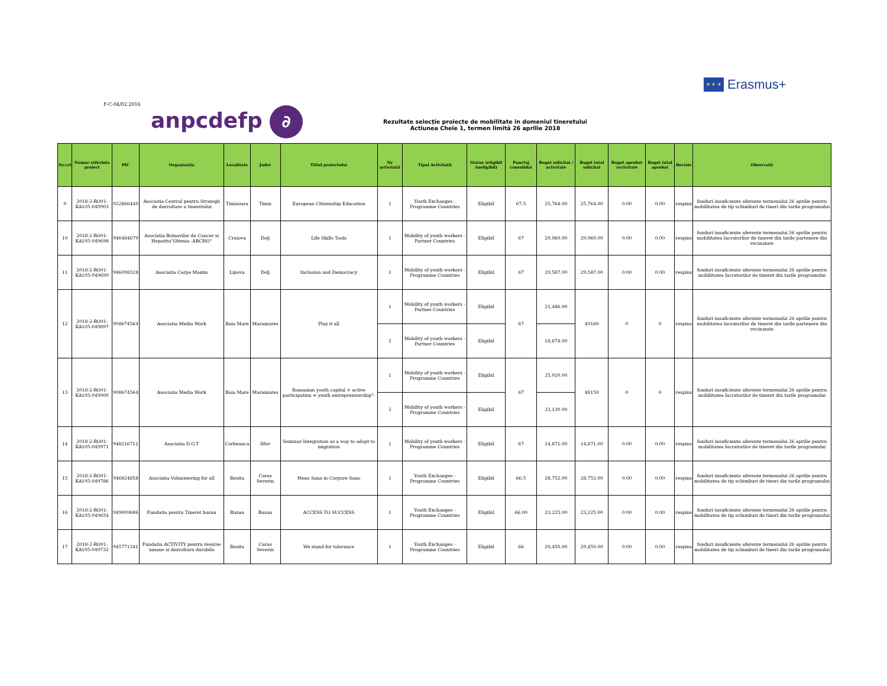★ ★ ★
Erasmus+
F-C-04/02.2016
anpcdefp ∂
Rezultate selecţie proiecte de mobilitate in domeniul tineretului
Actiunea Cheie 1, termen limită 26 aprilie 2018
| Nr.crt | Numar referinta proiect | PIC | Organizatia | Localitate | Judet | Titlul proiectului | Nr activitatii | Tipul Activitatii | Status (eligibil /ineligibil) | Punctaj consolidat | Buget solicitat / activitate | Buget total solicitat | Buget aprobat /activitate | Buget total aprobat | Decizie | Observatii |
| --- | --- | --- | --- | --- | --- | --- | --- | --- | --- | --- | --- | --- | --- | --- | --- | --- |
| 9 | 2018-2-RO01-KA105-049903 | 922866440 | Asociatia Centrul pentru Strategii de dezvoltare a tineretului | Timisoara | Timis | European Citizenship Education | 1 | Youth Exchanges - Programme Countries | Eligibil | 67.5 | 25,764.00 | 25,764.00 | 0.00 | 0.00 | respins | fonduri insuficiente aferente termenului 26 aprilie pentru mobilitatea de tip schimburi de tineri din tarile programului |
| 10 | 2018-2-RO01-KA105-049698 | 946484679 | Asociatia Bolnavilor de Cancer si Hepatita"Oltenia -ABCHO" | Craiova | Dolj | Life Skills Tools | 1 | Mobility of youth workers - Partner Countries | Eligibil | 67 | 29,960.00 | 29,960.00 | 0.00 | 0.00 | respins | fonduri insuficiente aferente termenului 26 aprilie pentru mobilitatea lucratorilor de tineret din tarile partenere din vecinatate |
| 11 | 2018-2-RO01-KA105-049699 | 946098328 | Asociatia Carpe Maxim | Lipovu | Dolj | Inclusion and Democracy | 1 | Mobility of youth workers - Programme Countries | Eligibil | 67 | 29,587.00 | 29,587.00 | 0.00 | 0.00 | respins | fonduri insuficiente aferente termenului 26 aprilie pentru mobilitatea lucratorilor de tineret din tarile programului |
| 12 | 2018-2-RO01-KA105-049897 | 908674564 | Asociatia Media Work | Baia Mare | Maramures | Play it all | 1 | Mobility of youth workers - Partner Countries | Eligibil | 67 | 21,486.00 | 40160 | 0 | 0 | respins | fonduri insuficiente aferente termenului 26 aprilie pentru mobilitatea lucratorilor de tineret din tarile partenere din vecinatate |
| | | | | | | | 2 | Mobility of youth workers - Partner Countries | Eligibil | | 18,674.00 | | | | | |
| 13 | 2018-2-RO01-KA105-049900 | 908674564 | Asociatia Media Work | Baia Mare | Maramures | Romanian youth capital + active participation = youth entrepreneurship"- | 1 | Mobility of youth workers - Programme Countries | Eligibil | 67 | 25,020.00 | 48150 | 0 | 0 | respins | fonduri insuficiente aferente termenului 26 aprilie pentru mobilitatea lucratorilor de tineret din tarile programului |
| | | | | | | | 2 | Mobility of youth workers - Programme Countries | Eligibil | | 23,130.00 | | | | | |
| 14 | 2018-2-RO01-KA105-049971 | 948216711 | Asociatia D.G.T | Corbeanca | Ilfov | Seminar-Integration as a way to adapt to migration | 1 | Mobility of youth workers - Programme Countries | Eligibil | 67 | 14,871.00 | 14,871.00 | 0.00 | 0.00 | respins | fonduri insuficiente aferente termenului 26 aprilie pentru mobilitatea lucratorilor de tineret din tarile programului |
| 15 | 2018-2-RO01-KA105-049786 | 946824858 | Asociatia Volunteering for all | Resita | Caras Severin | Mens Sana in Corpore Sano | 1 | Youth Exchanges - Programme Countries | Eligibil | 66.5 | 28,752.00 | 28,752.00 | 0.00 | 0.00 | respins | fonduri insuficiente aferente termenului 26 aprilie pentru mobilitatea de tip schimburi de tineri din tarile programului |
| 16 | 2018-2-RO01-KA105-049654 | 949009686 | Fundatia pentru Tineret buzau | Buzau | Buzau | ACCESS TO SUCCESS | 1 | Youth Exchanges - Programme Countries | Eligibil | 66.00 | 23,225.00 | 23,225.00 | 0.00 | 0.00 | respins | fonduri insuficiente aferente termenului 26 aprilie pentru mobilitatea de tip schimburi de tineri din tarile programului |
| 17 | 2018-2-RO01-KA105-049732 | 945771341 | Fundatia ACTIVITY pentru resurse umane si dezvoltare durabila | Resita | Caras Severin | We stand for tolerance | 1 | Youth Exchanges - Programme Countries | Eligibil | 66 | 29,450.00 | 29,450.00 | 0.00 | 0.00 | respins | fonduri insuficiente aferente termenului 26 aprilie pentru mobilitatea de tip schimburi de tineri din tarile programului |